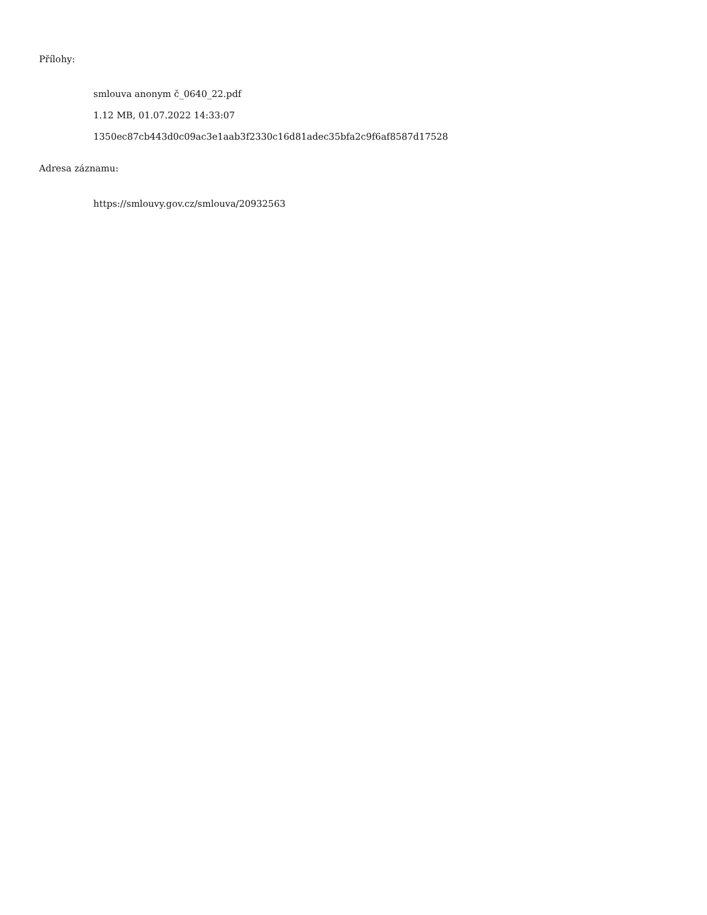Přílohy:
smlouva anonym č_0640_22.pdf
1.12 MB, 01.07.2022 14:33:07
1350ec87cb443d0c09ac3e1aab3f2330c16d81adec35bfa2c9f6af8587d17528
Adresa záznamu:
https://smlouvy.gov.cz/smlouva/20932563